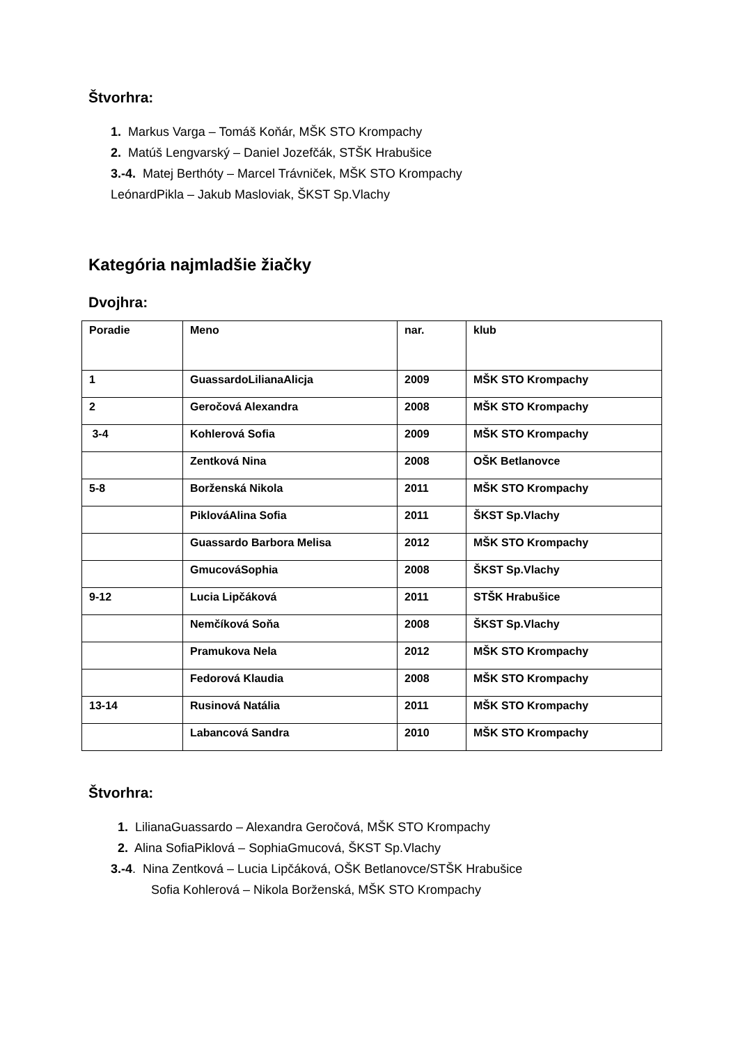Štvorhra:
1. Markus Varga – Tomáš Koňár, MŠK STO Krompachy
2. Matúš Lengvarský – Daniel Jozefčák, STŠK Hrabušice
3.-4. Matej Berthóty – Marcel Trávniček, MŠK STO Krompachy
LeónardPikla – Jakub Masloviak, ŠKST Sp.Vlachy
Kategória najmladšie žiačky
Dvojhra:
| Poradie | Meno | nar. | klub |
| --- | --- | --- | --- |
| 1 | GuassardoLilianaAlicja | 2009 | MŠK STO Krompachy |
| 2 | Geročová Alexandra | 2008 | MŠK STO Krompachy |
| 3-4 | Kohlerová Sofia | 2009 | MŠK STO Krompachy |
| | Zentková Nina | 2008 | OŠK Betlanovce |
| 5-8 | Borženská Nikola | 2011 | MŠK STO Krompachy |
| | PiklováAlina Sofia | 2011 | ŠKST Sp.Vlachy |
| | Guassardo Barbora Melisa | 2012 | MŠK STO Krompachy |
| | GmucováSophia | 2008 | ŠKST Sp.Vlachy |
| 9-12 | Lucia Lipčáková | 2011 | STŠK Hrabušice |
| | Nemčíková Soňa | 2008 | ŠKST Sp.Vlachy |
| | Pramukova Nela | 2012 | MŠK STO Krompachy |
| | Fedorová Klaudia | 2008 | MŠK STO Krompachy |
| 13-14 | Rusinová Natália | 2011 | MŠK STO Krompachy |
| | Labancová Sandra | 2010 | MŠK STO Krompachy |
Štvorhra:
1. LilianaGuassardo – Alexandra Geročová, MŠK STO Krompachy
2. Alina SofiaPiklová – SophiaGmucová, ŠKST Sp.Vlachy
3.-4. Nina Zentková – Lucia Lipčáková, OŠK Betlanovce/STŠK Hrabušice
Sofia Kohlerová – Nikola Borženská, MŠK STO Krompachy